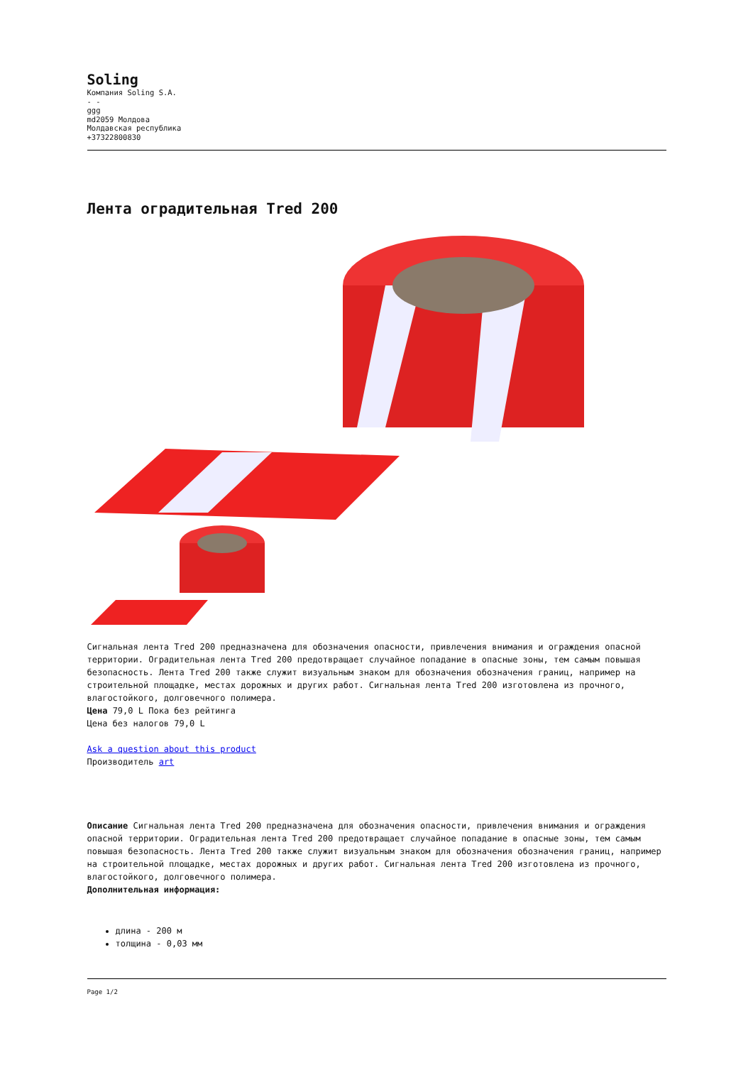Soling
Компания Soling S.A.
- -
ggg
md2059 Молдова
Молдавская республика
+37322800830
Лента оградительная Tred 200
Сигнальная лента Tred 200 предназначена для обозначения опасности, привлечения внимания и ограждения опасной территории. Оградительная лента Tred 200 предотвращает случайное попадание в опасные зоны, тем самым повышая безопасность. Лента Tred 200 также служит визуальным знаком для обозначения обозначения границ, например на строительной площадке, местах дорожных и других работ. Сигнальная лента Tred 200 изготовлена из прочного, влагостойкого, долговечного полимера.
Цена 79,0 L Пока без рейтинга
Цена без налогов 79,0 L
Ask a question about this product
Производитель art
Описание Сигнальная лента Tred 200 предназначена для обозначения опасности, привлечения внимания и ограждения опасной территории. Оградительная лента Tred 200 предотвращает случайное попадание в опасные зоны, тем самым повышая безопасность. Лента Tred 200 также служит визуальным знаком для обозначения обозначения границ, например на строительной площадке, местах дорожных и других работ. Сигнальная лента Tred 200 изготовлена из прочного, влагостойкого, долговечного полимера.
Дополнительная информация:
длина - 200 м
толщина - 0,03 мм
Page 1/2